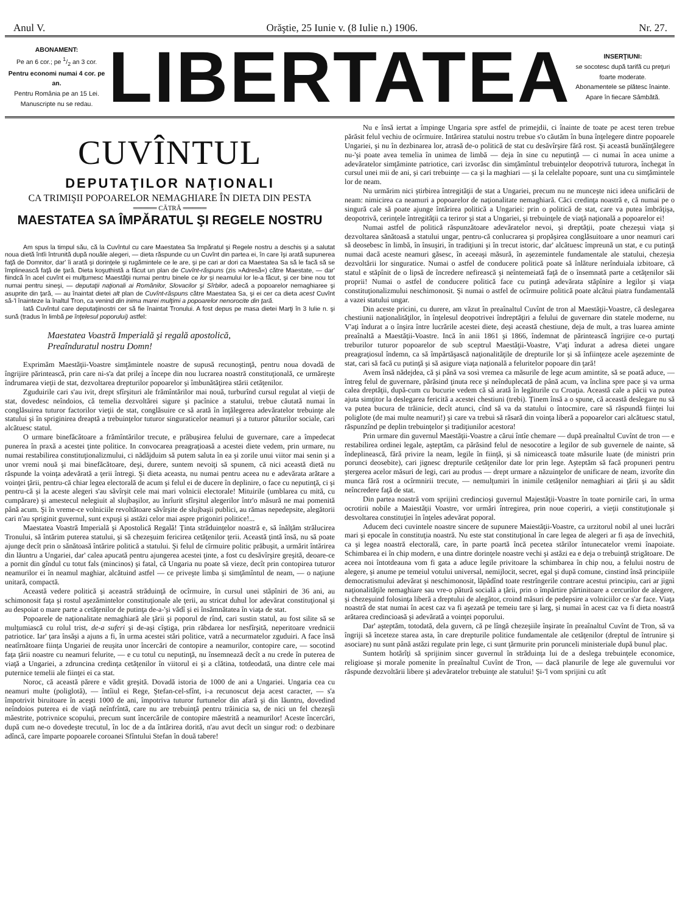Anul V. Orăştie, 25 Iunie v. (8 Iulie n.) 1906. Nr. 27.
ABONAMENT:
Pe an 6 cor.; pe 1/2 an 3 cor.
Pentru economi numai 4 cor. pe an.
Pentru România pe an 15 Lei.
Manuscripte nu se redau.
LIBERTATEA
INSERŢIUNI:
se socotesc după tarifă cu preţuri foarte moderate.
Abonamentele se plătesc înainte.
Apare în fiecare Sâmbătă.
CUVÎNTUL
DEPUTAŢILOR NAŢIONALI
CA TRIMIŞII POPOARELOR NEMAGHIARE ÎN DIETA DIN PESTA
═════ CĂTRĂ ═════
MAESTATEA SA ÎMPĂRATUL ŞI REGELE NOSTRU
Am spus la timpul său, că la Cuvîntul cu care Maestatea Sa Impăratul şi Regele nostru a deschis şi a salutat noua dietă întîi întrunită după nouăle alegeri, — dieta răspunde cu un Cuvînt din partea ei, în care îşi arată supunerea faţă de Domnitor, dar' îi arată şi dorinţele şi rugămintele ce le are, şi pe cari ar dori ca Maestatea Sa să le facă să se împlinească faţă de ţară. Dieta koşuthistă a făcut un plan de Cuvînt-răspuns (zis »Adresă«) către Maestate, — dar' fiindcă în acel cuvînt ei mulţumesc Maestăţii numai pentru binele ce lor şi neamului lor le-a făcut, şi cer bine nou tot numai pentru sineşi, — deputaţii naţionali ai Românilor, Slovacilor şi Sîrbilor, adecă a popoarelor nemaghiaree şi asuprite din ţară, — au înaintat dietei alt plan de Cuvînt-răspuns către Maestatea Sa, şi ei cer ca dieta acest Cuvînt să-'l înainteze la înaltul Tron, ca venind din inima marei mulţimi a popoarelor nenorocite din ţară.
Iată Cuvîntul care deputaţiinostri cer să fie înaintat Tronului. A fost depus pe masa dietei Marţi în 3 Iulie n. şi sună (tradus în limbă pe înţelesul poporului) astfel:
Maestatea Voastră Imperială şi regală apostolică,
Preaînduratul nostru Domn!
Exprimăm Maestăţii-Voastre simţămintele noastre de supusă recunoştinţă, pentru noua dovadă de îngrijire părintească, prin care ni-s'a dat prilej a începe din nou lucrarea noastră constituţională, ce urmăreşte îndrumarea vieţii de stat, dezvoltarea drepturilor popoarelor şi îmbunătăţirea stării cetăţenilor.
Zguduirile cari s'au ivit, drept sfîrşituri ale frămîntărilor mai nouă, turburînd cursul regulat al vieţii de stat, dovedesc neîndoios, că temelia dezvoltărei sigure şi pacînice a statului, trebue căutată numai în conglăsuirea tuturor factorilor vieţii de stat, conglăsuire ce să arată în înţălegerea adevăratelor trebuinţe ale statului şi în spriginirea dreaptă a trebuinţelor tuturor singuraticelor neamuri şi a tuturor păturilor sociale, cari alcătuesc statul.
O urmare binefăcătoare a frămîntărilor trecute, e prăbuşirea felului de guvernare, care a împedecat punerea în praxă a acestei ţinte politice. In convocarea preagraţioasă a acestei diete vedem, prin urmare, nu numai restabilirea constituţionalizmului, ci nădăjduim să putem saluta în ea şi zorile unui viitor mai senin şi a unor vremi nouă şi mai binefăcătoare, deşi, durere, suntem nevoiţi să spunem, că nici această dietă nu răspunde la voinţa adevărată a ţerii întregi. Şi dieta aceasta, nu numai pentru aceea nu e adevărata arătare a voinţei ţării, pentru-că chiar legea electorală de acum şi felul ei de ducere în deplinire, o face cu neputinţă, ci şi pentru-că şi la aceste alegeri s'au săvîrşit cele mai mari volnicii electorale! Mituirile (umblarea cu mită, cu cumpărare) şi amestecul nelegiuit al slujbaşilor, au înrîurit sfîrşitul alegerilor într'o măsură ne mai pomenită până acum. Şi în vreme-ce volniciile revoltătoare săvîrşite de slujbaşii publici, au rămas nepedepsite, alegătorii cari n'au spriginit guvernul, sunt expuşi şi astăzi celor mai aspre prigoniri politice!...
Maestatea Voastră Imperială şi Apostolică Regală! Ţinta străduinţelor noastră e, să înălţăm strălucirea Tronului, să întărim puterea statului, şi să chezeşuim fericirea cetăţenilor ţerii. Această ţintă însă, nu să poate ajunge decît prin o sănătoasă întărire politică a statului. Şi felul de cîrmuire politic prăbuşit, a urmărit întărirea din lăuntru a Ungariei, dar' calea apucată pentru ajungerea acestei ţinte, a fost cu desăvîrşire greşită, deoare-ce a pornit din gîndul cu totut fals (mincinos) şi fatal, că Ungaria nu poate să vieze, decît prin contopirea tuturor neamurilor ei în neamul maghiar, alcătuind astfel — ce priveşte limba şi simţămîntul de neam, — o naţiune unitară, compactă.
Această vedere politică şi aceastră străduinţă de ocîrmuire, în cursul unei stăpîniri de 36 ani, au schimonosit faţa şi rostul aşezămintelor constituţionale ale ţerii, au stricat duhul lor adevărat constituţional şi au despoiat o mare parte a cetăţenilor de putinţa de-a-'şi vădî şi ei însămnătatea în viaţa de stat.
Popoarele de naţionalitate nemaghiară ale ţării şi poporul de rînd, cari sustin statul, au fost silite să se mulţumiască cu rolul trist, de-a suferi şi de-aşi cîştiga, prin răbdarea lor nesfîrşită, neperitoare vrednicii patriotice. Iar' ţara însăşi a ajuns a fi, în urma acestei stări politice, vatră a necurmatelor zguduiri. A face însă neatîrnătoare fiinţa Ungariei de reuşita unor încercări de contopire a neamurilor, contopire care, — socotind faţa ţării noastre cu neamuri felurite, — e cu totul cu neputinţă, nu însemnează decît a nu crede în puterea de viaţă a Ungariei, a zdruncina credinţa cetăţenilor în viitorul ei şi a clătina, totdeodată, una dintre cele mai puternice temelii ale fiinţei ei ca stat.
Noroc, că această părere e vădit greşită. Dovadă istoria de 1000 de ani a Ungariei. Ungaria cea cu neamuri multe (poliglotă), — întîiul ei Rege, Ştefan-cel-sfînt, i-a recunoscut deja acest caracter, — s'a împotrivit biruitoare în aceşti 1000 de ani, împotriva tuturor furtunelor din afară şi din lăuntru, dovedind neîndoios puterea ei de viaţă neînfrîntă, care nu are trebuinţă pentru trăinicia sa, de nici un fel chezeşîi măestrite, potrivnice scopului, precum sunt încercările de contopire măestrită a neamurilor! Aceste încercări, după cum ne-o dovedeşte trecutul, în loc de a da întărirea dorită, n'au avut decît un singur rod: o dezbinare adîncă, care împarte popoarele coroanei Sfîntului Stefan în două tabere!
Nu e însă iertat a împinge Ungaria spre astfel de primejdii, ci înainte de toate pe acest teren trebue părăsit felul vechiu de ocîrmuire. Intărirea statului nostru trebue s'o căutăm în buna înţelegere dintre popoarele Ungariei, şi nu în dezbinarea lor, atrasă de-o politică de stat cu desăvîrşire fără rost. Şi această bunăînţălegere nu-'şi poate avea temelia în unimea de limbă — deja în sine cu neputinţă — ci numai în acea unime a adevăratelor simţăminte patriotice, cari izvorăsc din simţămîntul trebuinţelor deopotrivă tuturora, închegat în cursul unei mii de ani, şi cari trebuinţe — ca şi la maghiari — şi la celelalte popoare, sunt una cu simţămintele lor de neam.
Nu urmărim nici ştirbirea întregităţii de stat a Ungariei, precum nu ne munceşte nici ideea unificării de neam: nimicirea ca neamuri a popoarelor de naţionalitate nemaghiară. Căci credinţa noastră e, că numai pe o singură cale să poate ajunge întărirea politică a Ungariei: prin o politică de stat, care va putea îmbrăţişa, deopotrivă, cerinţele întregităţii ca teriror şi stat a Ungariei, şi trebuinţele de viaţă naţională a popoarelor ei!
Numai astfel de politică răspunzătoare adevăratelor nevoi, şi dreptăţii, poate chezeşuì viaţa şi dezvoltarea sănătoasă a statului ungar, pentru-că conlucrarea şi propăşirea conglăsuitoare a unor neamuri cari să deosebesc în limbă, în însuşiri, în tradiţiuni şi în trecut istoric, dar' alcătuesc împreună un stat, e cu putinţă numai dacă aceste neamuri găsesc, în aceeaşi măsură, în aşezemintele fundamentale ale statului, chezeşia dezvoltării lor singuratice. Numai o astfel de conducere politică poate să înlăture nerînduiala izbitoare, că statul e stăpînit de o lipsă de încredere nefirească şi neîntemeiată faţă de o însemnată parte a cetăţenilor săi proprii! Numai o astfel de conducere politică face cu putinţă adevărata stăpînire a legilor şi viaţa constituţionalizmului neschimonosit. Şi numai o astfel de ocîrmuire politică poate alcătuì piatra fundamentală a vazei statului ungar.
Din aceste pricini, cu durere, am văzut în preaînaltul Cuvînt de tron al Maestăţii-Voastre, că deslegarea chestiunii naţionalităţilor, în înţelesul deopotrivei îndreptăţiri a felului de guvernare din statele moderne, nu V'aţi îndurat a o înşira între lucrările acestei diete, deşi această chestiune, deja de mult, a tras luarea aminte preaînaltă a Maestăţii-Voastre. Incă în anii 1861 şi 1866, îndemnat de părintească îngrijire ce-o purtaţi treburilor tuturor popoarelor de sub sceptrul Maestăţii-Voastre, V'aţi îndurat a adresa dietei ungare preagraţiosul îndemn, ca să împărtăşască naţionalităţile de drepturile lor şi să înfiinţeze acele aşezeminte de stat, cari să facă cu putinţă şi să asigure viaţa naţională a feluritelor popoare din ţară!
Avem însă nădejdea, că şi până va sosì vremea ca măsurile de lege acum amintite, să se poată aduce, — întreg felul de guvernare, părăsind ţinuta rece şi neînduplecată de până acum, va înclina spre pace şi va urma calea dreptăţii, după-cum cu bucurie vedem că să arată în legăturile cu Croaţia. Această cale a păcii va putea ajuta simţitor la deslegarea fericită a acestei chestiuni (trebi). Ţinem însă a o spune, că această deslegare nu să va putea bucura de trăinicie, decît atunci, cînd să va da statului o întocmire, care să răspundă fiinţei lui poliglote (de mai multe neamuri!) şi care va trebuì să răsară din voinţa liberă a popoarelor cari alcătuesc statul, răspunzînd pe deplin trebuinţelor şi tradiţiunilor acestora!
Prin urmare din guvernul Maestăţii-Voastre a cărui întîe chemare — după preaînaltul Cuvînt de tron — e restabilirea ordinei legale, aşteptăm, ca părăsind felul de nesocotire a legilor de sub guvernele de nainte, să îndeplinească, fără privire la neam, legile în fiinţă, şi să nimicească toate măsurile luate (de ministri prin porunci deosebite), cari jignesc drepturile cetăţenilor date lor prin lege. Aşteptăm să facă propuneri pentru ştergerea acelor măsuri de legi, cari au produs — drept urmare a năzuinţelor de unificare de neam, izvorîte din munca fără rost a ocîrmnirii trecute, — nemulţumiri în inimile cetăţenilor nemaghiari ai ţării şi au sădit neîncredere faţă de stat.
Din partea noastră vom sprijinì credincioşi guvernul Majestăţii-Voastre în toate pornirile cari, în urma ocrotirii nobile a Maiestăţii Voastre, vor urmări întregirea, prin noue coperiri, a vieţii constituţionale şi desvoltarea constituţiei în înţeles adevărat poporal.
Aducem deci cuvintele noastre sincere de supunere Maiestăţii-Voastre, ca urzitorul nobil al unei lucrări mari şi epocale în constituţia noastră. Nu este stat constituţional în care legea de alegeri ar fi aşa de învechită, ca şi legea noastră electorală, care, în parte poartă încă pecetea stărilor întunecatelor vremi înapoiate. Schimbarea ei în chip modern, e una dintre dorinţele noastre vechi şi astăzi ea e deja o trebuinţă strigătoare. De aceea noi întotdeauna vom fi gata a aduce legile privitoare la schimbarea în chip nou, a felului nostru de alegere, şi anume pe temeiul votului universal, nemijlocit, secret, egal şi după comune, cinstind însă principiile democratismului adevărat şi neschimonosit, lăpădînd toate restrîngerile contrare acestui principiu, cari ar jignì naţionalităţile nemaghiare sau vre-o pătură socială a ţării, prin o împărtire părtinitoare a cercurilor de alegere, şi chezeşuind folosinţa liberă a dreptului de alegător, croind măsuri de pedepsire a volniciilor ce s'ar face. Viaţa noastră de stat numai în acest caz va fi aşezată pe temeiu tare şi larg, şi numai în acest caz va fi dieta noastră arătarea credincioasă şi adevărată a voinţei poporului.
Dar' aşteptăm, totodată, dela guvern, că pe lîngă chezeşiile înşirate în preaînaltul Cuvînt de Tron, să va îngriji să înceteze starea asta, în care drepturile politice fundamentale ale cetăţenilor (dreptul de întrunire şi asociare) nu sunt până astăzi regulate prin lege, ci sunt ţărmurite prin porunceli ministeriale după bunul plac.
Suntem hotărîţi să sprijinim sincer guvernul în străduinţa lui de a deslega trebuinţele economice, religioase şi morale pomenite în preaînaltul Cuvînt de Tron, — dacă planurile de lege ale guvernului vor răspunde dezvoltării libere şi adevăratelor trebuinţe ale statului! Şi-'l vom sprijinì cu atît